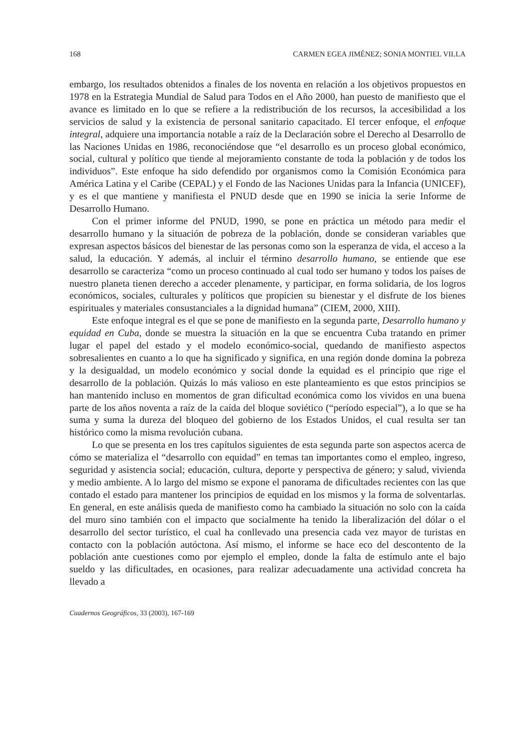168 CARMEN EGEA JIMÉNEZ; SONIA MONTIEL VILLA
embargo, los resultados obtenidos a finales de los noventa en relación a los objetivos propuestos en 1978 en la Estrategia Mundial de Salud para Todos en el Año 2000, han puesto de manifiesto que el avance es limitado en lo que se refiere a la redistribución de los recursos, la accesibilidad a los servicios de salud y la existencia de personal sanitario capacitado. El tercer enfoque, el enfoque integral, adquiere una importancia notable a raíz de la Declaración sobre el Derecho al Desarrollo de las Naciones Unidas en 1986, reconociéndose que “el desarrollo es un proceso global económico, social, cultural y político que tiende al mejoramiento constante de toda la población y de todos los individuos”. Este enfoque ha sido defendido por organismos como la Comisión Económica para América Latina y el Caribe (CEPAL) y el Fondo de las Naciones Unidas para la Infancia (UNICEF), y es el que mantiene y manifiesta el PNUD desde que en 1990 se inicia la serie Informe de Desarrollo Humano.
Con el primer informe del PNUD, 1990, se pone en práctica un método para medir el desarrollo humano y la situación de pobreza de la población, donde se consideran variables que expresan aspectos básicos del bienestar de las personas como son la esperanza de vida, el acceso a la salud, la educación. Y además, al incluir el término desarrollo humano, se entiende que ese desarrollo se caracteriza “como un proceso continuado al cual todo ser humano y todos los países de nuestro planeta tienen derecho a acceder plenamente, y participar, en forma solidaria, de los logros económicos, sociales, culturales y políticos que propicien su bienestar y el disfrute de los bienes espirituales y materiales consustanciales a la dignidad humana” (CIEM, 2000, XIII).
Este enfoque integral es el que se pone de manifiesto en la segunda parte, Desarrollo humano y equidad en Cuba, donde se muestra la situación en la que se encuentra Cuba tratando en primer lugar el papel del estado y el modelo económico-social, quedando de manifiesto aspectos sobresalientes en cuanto a lo que ha significado y significa, en una región donde domina la pobreza y la desigualdad, un modelo económico y social donde la equidad es el principio que rige el desarrollo de la población. Quizás lo más valioso en este planteamiento es que estos principios se han mantenido incluso en momentos de gran dificultad económica como los vividos en una buena parte de los años noventa a raíz de la caída del bloque soviético (“período especial”), a lo que se ha suma y suma la dureza del bloqueo del gobierno de los Estados Unidos, el cual resulta ser tan histórico como la misma revolución cubana.
Lo que se presenta en los tres capítulos siguientes de esta segunda parte son aspectos acerca de cómo se materializa el “desarrollo con equidad” en temas tan importantes como el empleo, ingreso, seguridad y asistencia social; educación, cultura, deporte y perspectiva de género; y salud, vivienda y medio ambiente. A lo largo del mismo se expone el panorama de dificultades recientes con las que contado el estado para mantener los principios de equidad en los mismos y la forma de solventarlas. En general, en este análisis queda de manifiesto como ha cambiado la situación no solo con la caída del muro sino también con el impacto que socialmente ha tenido la liberalización del dólar o el desarrollo del sector turístico, el cual ha conllevado una presencia cada vez mayor de turistas en contacto con la población autóctona. Así mismo, el informe se hace eco del descontento de la población ante cuestiones como por ejemplo el empleo, donde la falta de estímulo ante el bajo sueldo y las dificultades, en ocasiones, para realizar adecuadamente una actividad concreta ha llevado a
Cuadernos Geográficos, 33 (2003), 167-169